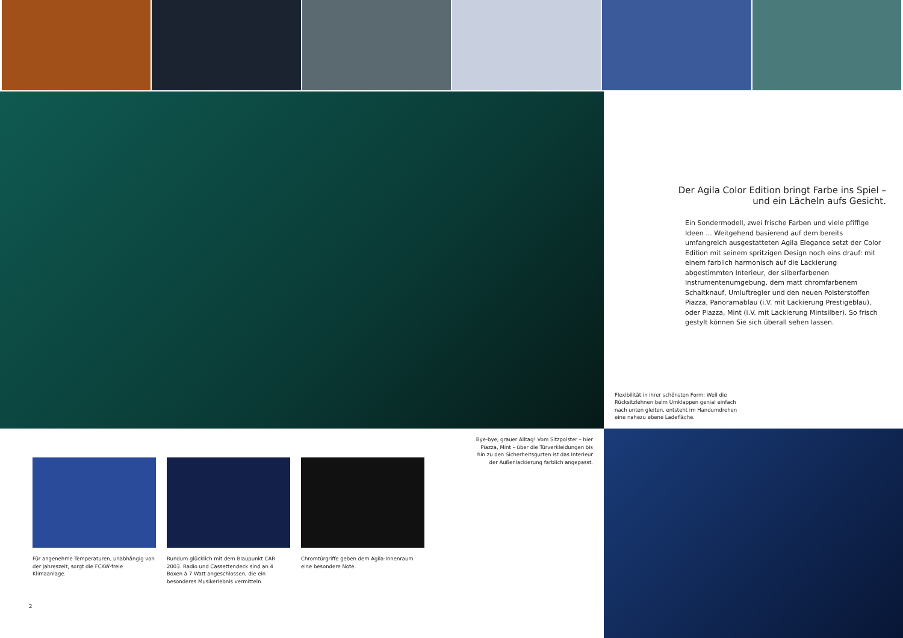Der Agila Color Edition bringt Farbe ins Spiel –
und ein Lächeln aufs Gesicht.
Ein Sondermodell, zwei frische Farben und viele pfiffige Ideen ... Weitgehend basierend auf dem bereits umfangreich ausgestatteten Agila Elegance setzt der Color Edition mit seinem spritzigen Design noch eins drauf: mit einem farblich harmonisch auf die Lackierung abgestimmten Interieur, der silberfarbenen Instrumentenumgebung, dem matt chromfarbenem Schaltknauf, Umluftregler und den neuen Polsterstoffen Piazza, Panoramablau (i.V. mit Lackierung Prestigeblau), oder Piazza, Mint (i.V. mit Lackierung Mintsilber). So frisch gestylt können Sie sich überall sehen lassen.
Flexibilität in ihrer schönsten Form: Weil die Rücksitzlehnen beim Umklappen genial einfach nach unten gleiten, entsteht im Handumdrehen eine nahezu ebene Ladefläche.
Bye-bye, grauer Alltag! Vom Sitzpolster – hier Piazza, Mint – über die Türverkleidungen bis hin zu den Sicherheitsgurten ist das Interieur der Außenlackierung farblich angepasst.
Für angenehme Temperaturen, unabhängig von der Jahreszeit, sorgt die FCKW-freie Klimaanlage.
Rundum glücklich mit dem Blaupunkt CAR 2003. Radio und Cassettendeck sind an 4 Boxen à 7 Watt angeschlossen, die ein besonderes Musikerlebnis vermitteln.
Chromtürgriffe geben dem Agila-Innenraum eine besondere Note.
2